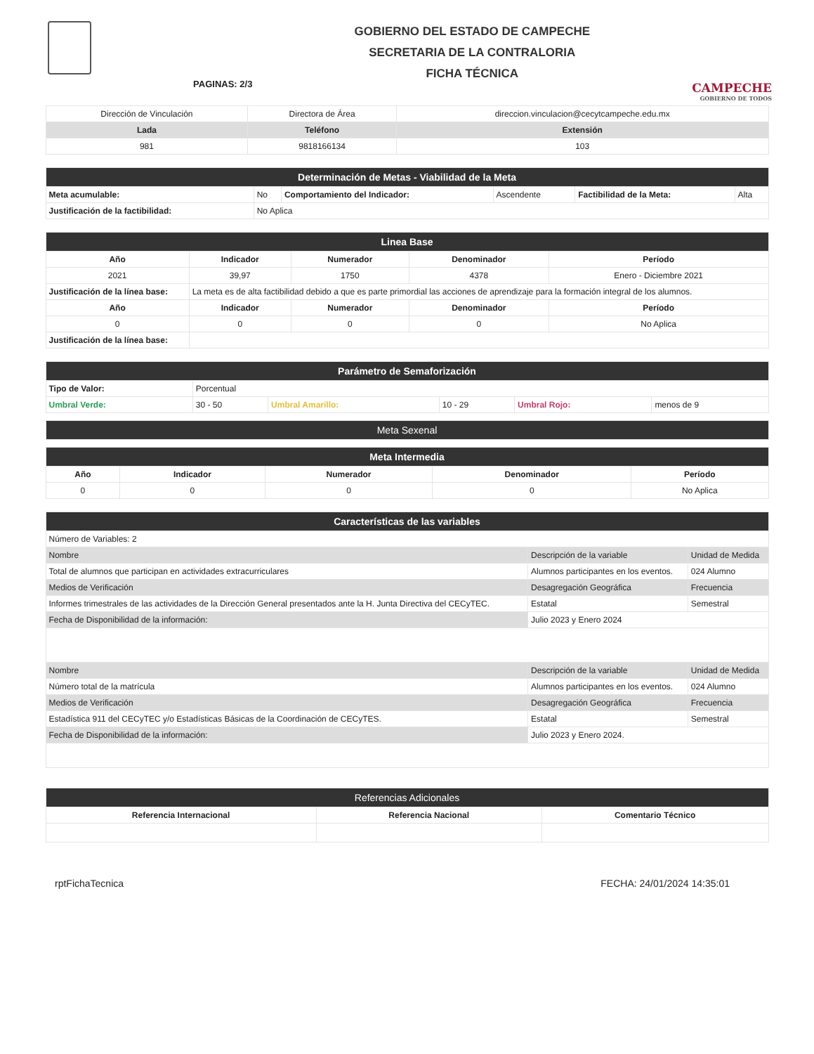PAGINAS: 2/3
GOBIERNO DEL ESTADO DE CAMPECHE
SECRETARIA DE LA CONTRALORIA
FICHA TÉCNICA
CAMPECHE
GOBIERNO DE TODOS
| Dirección de Vinculación | Directora de Área | direccion.vinculacion@cecytcampeche.edu.mx |
| Lada | Teléfono | Extensión |
| 981 | 9818166134 | 103 |
| Determinación de Metas - Viabilidad de la Meta | | | | | |
| Meta acumulable: | No | Comportamiento del Indicador: | Ascendente | Factibilidad de la Meta: | Alta |
| Justificación de la factibilidad: | No Aplica | | | | |
| Linea Base | | | | |
| Año | Indicador | Numerador | Denominador | Período |
| 2021 | 39,97 | 1750 | 4378 | Enero - Diciembre 2021 |
| Justificación de la línea base: | La meta es de alta factibilidad debido a que es parte primordial las acciones de aprendizaje para la formación integral de los alumnos. | | | |
| Año | Indicador | Numerador | Denominador | Período |
| 0 | 0 | 0 | 0 | No Aplica |
| Justificación de la línea base: | | | | |
| Parámetro de Semaforización | | | | | |
| Tipo de Valor: | Porcentual | | | | |
| Umbral Verde: | 30 - 50 | Umbral Amarillo: | 10 - 29 | Umbral Rojo: | menos de 9 |
| Meta Sexenal |
| Meta Intermedia | | | | |
| Año | Indicador | Numerador | Denominador | Período |
| 0 | 0 | 0 | 0 | No Aplica |
| Características de las variables | | |
| Número de Variables: 2 | | |
| Nombre | Descripción de la variable | Unidad de Medida |
| Total de alumnos que participan en actividades extracurriculares | Alumnos participantes en los eventos. | 024 Alumno |
| Medios de Verificación | Desagregación Geográfica | Frecuencia |
| Informes trimestrales de las actividades de la Dirección General presentados ante la H. Junta Directiva del CECyTEC. | Estatal | Semestral |
| Fecha de Disponibilidad de la información: | Julio 2023 y Enero 2024 | |
| Nombre | Descripción de la variable | Unidad de Medida |
| Número total de la matrícula | Alumnos participantes en los eventos. | 024 Alumno |
| Medios de Verificación | Desagregación Geográfica | Frecuencia |
| Estadística 911 del CECyTEC y/o Estadísticas Básicas de la Coordinación de CECyTES. | Estatal | Semestral |
| Fecha de Disponibilidad de la información: | Julio 2023 y Enero 2024. | |
| Referencias Adicionales | | |
| Referencia Internacional | Referencia Nacional | Comentario Técnico |
rptFichaTecnica FECHA: 24/01/2024 14:35:01